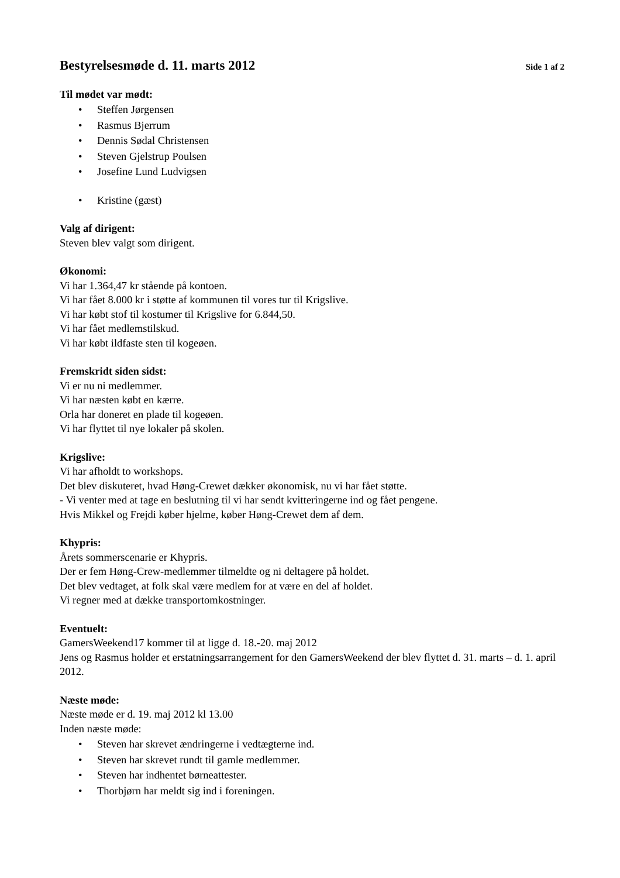Bestyrelsesmøde d. 11. marts 2012
Side 1 af 2
Til mødet var mødt:
• Steffen Jørgensen
• Rasmus Bjerrum
• Dennis Sødal Christensen
• Steven Gjelstrup Poulsen
• Josefine Lund Ludvigsen
• Kristine (gæst)
Valg af dirigent:
Steven blev valgt som dirigent.
Økonomi:
Vi har 1.364,47 kr stående på kontoen.
Vi har fået 8.000 kr i støtte af kommunen til vores tur til Krigslive.
Vi har købt stof til kostumer til Krigslive for 6.844,50.
Vi har fået medlemstilskud.
Vi har købt ildfaste sten til kogeøen.
Fremskridt siden sidst:
Vi er nu ni medlemmer.
Vi har næsten købt en kærre.
Orla har doneret en plade til kogeøen.
Vi har flyttet til nye lokaler på skolen.
Krigslive:
Vi har afholdt to workshops.
Det blev diskuteret, hvad Høng-Crewet dækker økonomisk, nu vi har fået støtte.
- Vi venter med at tage en beslutning til vi har sendt kvitteringerne ind og fået pengene.
Hvis Mikkel og Frejdi køber hjelme, køber Høng-Crewet dem af dem.
Khypris:
Årets sommerscenarie er Khypris.
Der er fem Høng-Crew-medlemmer tilmeldte og ni deltagere på holdet.
Det blev vedtaget, at folk skal være medlem for at være en del af holdet.
Vi regner med at dække transportomkostninger.
Eventuelt:
GamersWeekend17 kommer til at ligge d. 18.-20. maj 2012
Jens og Rasmus holder et erstatningsarrangement for den GamersWeekend der blev flyttet d. 31. marts – d. 1. april 2012.
Næste møde:
Næste møde er d. 19. maj 2012 kl 13.00
Inden næste møde:
• Steven har skrevet ændringerne i vedtægterne ind.
• Steven har skrevet rundt til gamle medlemmer.
• Steven har indhentet børneattester.
• Thorbjørn har meldt sig ind i foreningen.